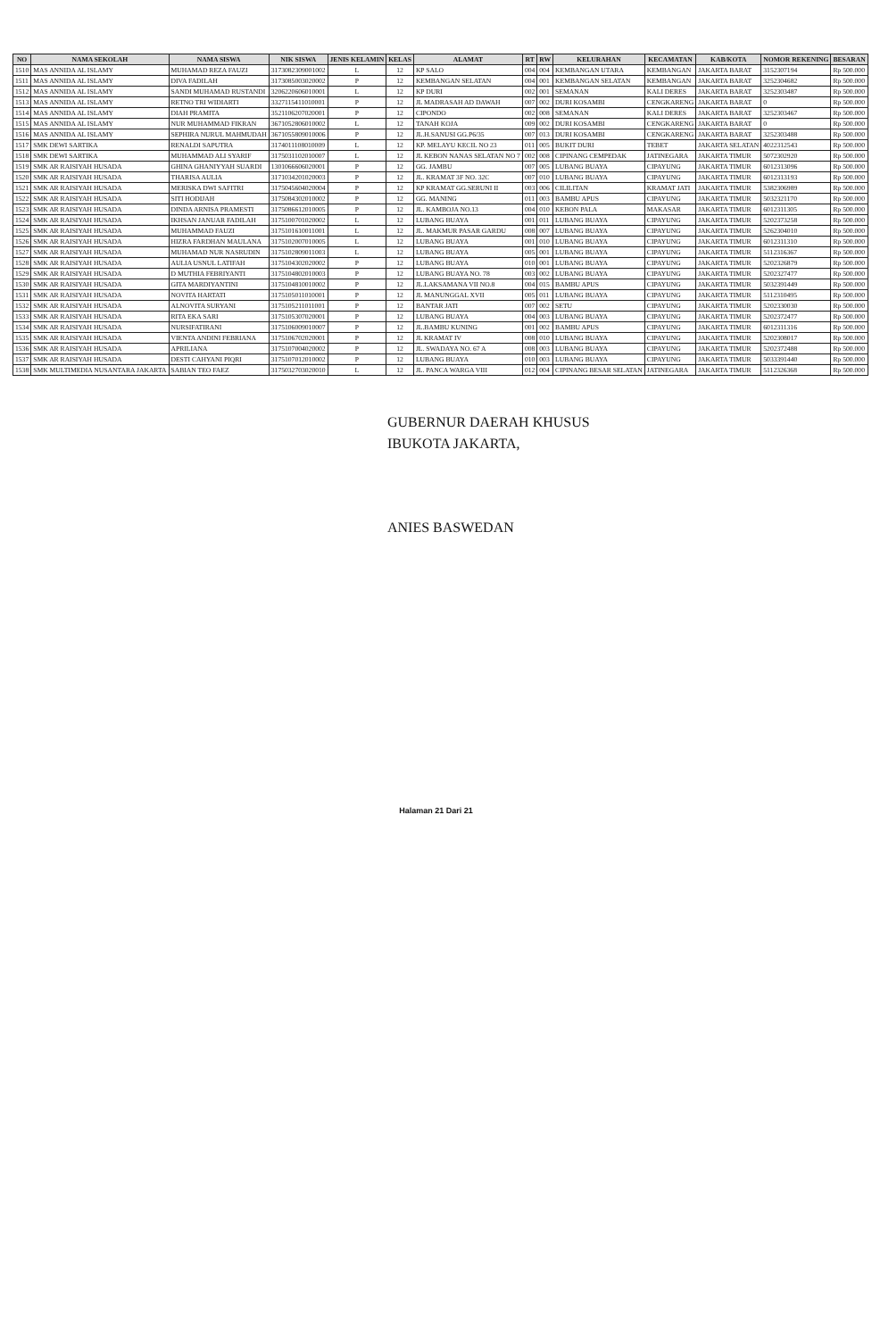| NO | NAMA SEKOLAH | NAMA SISWA | NIK SISWA | JENIS KELAMIN | KELAS | ALAMAT | RT | RW | KELURAHAN | KECAMATAN | KAB/KOTA | NOMOR REKENING | BESARAN |
| --- | --- | --- | --- | --- | --- | --- | --- | --- | --- | --- | --- | --- | --- |
| 1510 | MAS ANNIDA AL ISLAMY | MUHAMAD REZA FAUZI | 3173082309001002 | L | 12 | KP SALO | 004 | 004 | KEMBANGAN UTARA | KEMBANGAN | JAKARTA BARAT | 3152307194 | Rp 500.000 |
| 1511 | MAS ANNIDA AL ISLAMY | DIVA FADILAH | 3173085003020002 | P | 12 | KEMBANGAN SELATAN | 004 | 001 | KEMBANGAN SELATAN | KEMBANGAN | JAKARTA BARAT | 3252304682 | Rp 500.000 |
| 1512 | MAS ANNIDA AL ISLAMY | SANDI MUHAMAD RUSTANDI | 3206220606010001 | L | 12 | KP DURI | 002 | 001 | SEMANAN | KALI DERES | JAKARTA BARAT | 3252303487 | Rp 500.000 |
| 1513 | MAS ANNIDA AL ISLAMY | RETNO TRI WIDIARTI | 3327115411010001 | P | 12 | JL MADRASAH AD DAWAH | 007 | 002 | DURI KOSAMBI | CENGKARENG | JAKARTA BARAT | 0 | Rp 500.000 |
| 1514 | MAS ANNIDA AL ISLAMY | DIAH PRAMITA | 3521106207020001 | P | 12 | CIPONDO | 002 | 008 | SEMANAN | KALI DERES | JAKARTA BARAT | 3252303467 | Rp 500.000 |
| 1515 | MAS ANNIDA AL ISLAMY | NUR MUHAMMAD FIKRAN | 3671052806010002 | L | 12 | TANAH KOJA | 009 | 002 | DURI KOSAMBI | CENGKARENG | JAKARTA BARAT | 0 | Rp 500.000 |
| 1516 | MAS ANNIDA AL ISLAMY | SEPHIRA NURUL MAHMUDAH | 3671055809010006 | P | 12 | JL.H.SANUSI GG.P6/35 | 007 | 013 | DURI KOSAMBI | CENGKARENG | JAKARTA BARAT | 3252303488 | Rp 500.000 |
| 1517 | SMK DEWI SARTIKA | RENALDI SAPUTRA | 3174011108010009 | L | 12 | KP. MELAYU KECIL NO 23 | 011 | 005 | BUKIT DURI | TEBET | JAKARTA SELATAN | 4022312543 | Rp 500.000 |
| 1518 | SMK DEWI SARTIKA | MUHAMMAD ALI SYARIF | 3175031102010007 | L | 12 | JL KEBON NANAS SELATAN NO 7 | 002 | 008 | CIPINANG CEMPEDAK | JATINEGARA | JAKARTA TIMUR | 5072302920 | Rp 500.000 |
| 1519 | SMK AR RAISIYAH HUSADA | GHINA GHANIYYAH SUARDI | 1301066606020001 | P | 12 | GG. JAMBU | 007 | 005 | LUBANG BUAYA | CIPAYUNG | JAKARTA TIMUR | 6012313096 | Rp 500.000 |
| 1520 | SMK AR RAISIYAH HUSADA | THARISA AULIA | 3171034201020003 | P | 12 | JL. KRAMAT 3F NO. 32C | 007 | 010 | LUBANG BUAYA | CIPAYUNG | JAKARTA TIMUR | 6012313193 | Rp 500.000 |
| 1521 | SMK AR RAISIYAH HUSADA | MERISKA DWI SAFITRI | 3175045604020004 | P | 12 | KP KRAMAT GG.SERUNI II | 003 | 006 | CILILITAN | KRAMAT JATI | JAKARTA TIMUR | 5382306989 | Rp 500.000 |
| 1522 | SMK AR RAISIYAH HUSADA | SITI HODIJAH | 3175084302010002 | P | 12 | GG. MANING | 011 | 003 | BAMBU APUS | CIPAYUNG | JAKARTA TIMUR | 5032321170 | Rp 500.000 |
| 1523 | SMK AR RAISIYAH HUSADA | DINDA ARNISA PRAMESTI | 3175086612010005 | P | 12 | JL. KAMBOJA NO.13 | 004 | 010 | KEBON PALA | MAKASAR | JAKARTA TIMUR | 6012311305 | Rp 500.000 |
| 1524 | SMK AR RAISIYAH HUSADA | IKHSAN JANUAR FADILAH | 3175100701020002 | L | 12 | LUBANG BUAYA | 001 | 011 | LUBANG BUAYA | CIPAYUNG | JAKARTA TIMUR | 5202373258 | Rp 500.000 |
| 1525 | SMK AR RAISIYAH HUSADA | MUHAMMAD FAUZI | 3175101610011001 | L | 12 | JL. MAKMUR PASAR GARDU | 008 | 007 | LUBANG BUAYA | CIPAYUNG | JAKARTA TIMUR | 5262304010 | Rp 500.000 |
| 1526 | SMK AR RAISIYAH HUSADA | HIZRA FARDHAN MAULANA | 3175102007010005 | L | 12 | LUBANG BUAYA | 001 | 010 | LUBANG BUAYA | CIPAYUNG | JAKARTA TIMUR | 6012311310 | Rp 500.000 |
| 1527 | SMK AR RAISIYAH HUSADA | MUHAMAD NUR NASRUDIN | 3175102809011003 | L | 12 | LUBANG BUAYA | 005 | 001 | LUBANG BUAYA | CIPAYUNG | JAKARTA TIMUR | 5112316367 | Rp 500.000 |
| 1528 | SMK AR RAISIYAH HUSADA | AULIA USNUL LATIFAH | 3175104302020002 | P | 12 | LUBANG BUAYA | 010 | 001 | LUBANG BUAYA | CIPAYUNG | JAKARTA TIMUR | 5202326879 | Rp 500.000 |
| 1529 | SMK AR RAISIYAH HUSADA | D MUTHIA FEBRIYANTI | 3175104802010003 | P | 12 | LUBANG BUAYA NO. 78 | 003 | 002 | LUBANG BUAYA | CIPAYUNG | JAKARTA TIMUR | 5202327477 | Rp 500.000 |
| 1530 | SMK AR RAISIYAH HUSADA | GITA MARDIYANTINI | 3175104810010002 | P | 12 | JL.LAKSAMANA VII NO.8 | 004 | 015 | BAMBU APUS | CIPAYUNG | JAKARTA TIMUR | 5032391449 | Rp 500.000 |
| 1531 | SMK AR RAISIYAH HUSADA | NOVITA HARTATI | 3175105011010001 | P | 12 | JL MANUNGGAL XVII | 005 | 011 | LUBANG BUAYA | CIPAYUNG | JAKARTA TIMUR | 5112310495 | Rp 500.000 |
| 1532 | SMK AR RAISIYAH HUSADA | ALNOVITA SURYANI | 3175105211011001 | P | 12 | BANTAR JATI | 007 | 002 | SETU | CIPAYUNG | JAKARTA TIMUR | 5202330030 | Rp 500.000 |
| 1533 | SMK AR RAISIYAH HUSADA | RITA EKA SARI | 3175105307020001 | P | 12 | LUBANG BUAYA | 004 | 003 | LUBANG BUAYA | CIPAYUNG | JAKARTA TIMUR | 5202372477 | Rp 500.000 |
| 1534 | SMK AR RAISIYAH HUSADA | NURSIFATIRANI | 3175106009010007 | P | 12 | JL.BAMBU KUNING | 001 | 002 | BAMBU APUS | CIPAYUNG | JAKARTA TIMUR | 6012311316 | Rp 500.000 |
| 1535 | SMK AR RAISIYAH HUSADA | VIENTA ANDINI FEBRIANA | 3175106702020001 | P | 12 | JL KRAMAT IV | 008 | 010 | LUBANG BUAYA | CIPAYUNG | JAKARTA TIMUR | 5202308017 | Rp 500.000 |
| 1536 | SMK AR RAISIYAH HUSADA | APRILIANA | 3175107004020002 | P | 12 | JL. SWADAYA NO. 67 A | 008 | 003 | LUBANG BUAYA | CIPAYUNG | JAKARTA TIMUR | 5202372488 | Rp 500.000 |
| 1537 | SMK AR RAISIYAH HUSADA | DESTI CAHYANI PIQRI | 3175107012010002 | P | 12 | LUBANG BUAYA | 010 | 003 | LUBANG BUAYA | CIPAYUNG | JAKARTA TIMUR | 5033391440 | Rp 500.000 |
| 1538 | SMK MULTIMEDIA NUSANTARA JAKARTA | SABIAN TEO FAEZ | 3175032703020010 | L | 12 | JL. PANCA WARGA VIII | 012 | 004 | CIPINANG BESAR SELATAN | JATINEGARA | JAKARTA TIMUR | 5112326368 | Rp 500.000 |
GUBERNUR DAERAH KHUSUS
IBUKOTA JAKARTA,
ANIES BASWEDAN
Halaman 21 Dari 21